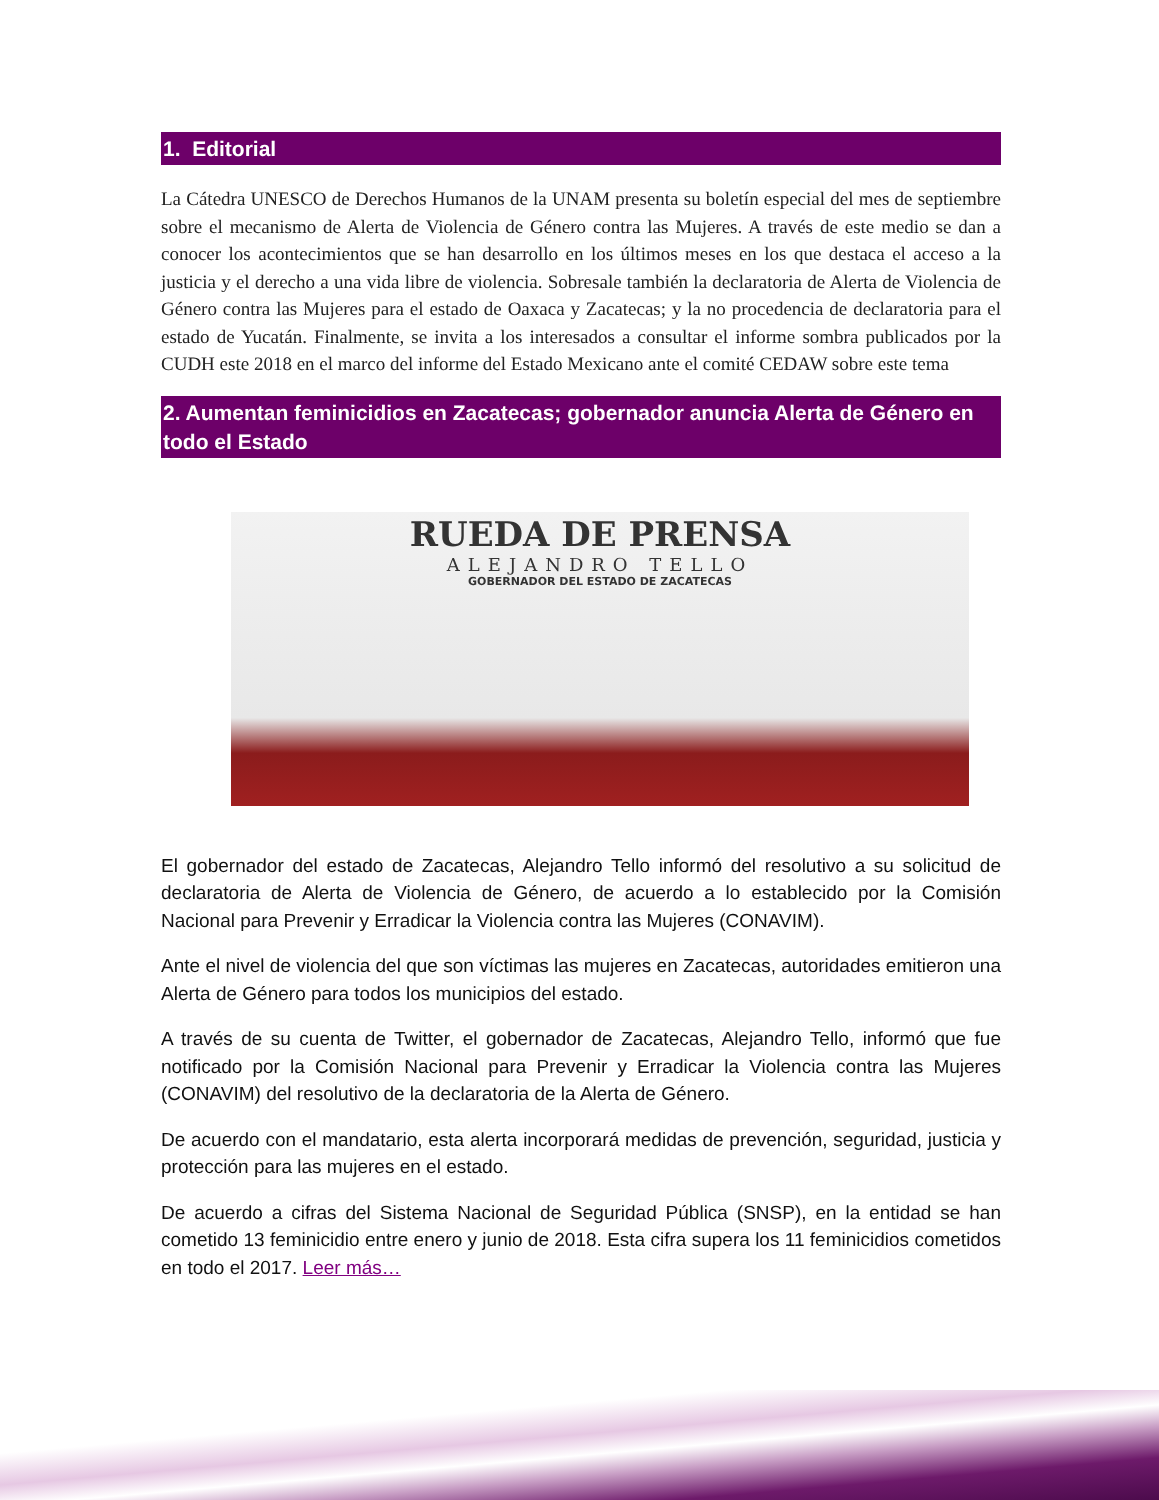1. Editorial
La Cátedra UNESCO de Derechos Humanos de la UNAM presenta su boletín especial del mes de septiembre sobre el mecanismo de Alerta de Violencia de Género contra las Mujeres. A través de este medio se dan a conocer los acontecimientos que se han desarrollo en los últimos meses en los que destaca el acceso a la justicia y el derecho a una vida libre de violencia. Sobresale también la declaratoria de Alerta de Violencia de Género contra las Mujeres para el estado de Oaxaca y Zacatecas; y la no procedencia de declaratoria para el estado de Yucatán. Finalmente, se invita a los interesados a consultar el informe sombra publicados por la CUDH este 2018 en el marco del informe del Estado Mexicano ante el comité CEDAW sobre este tema
2. Aumentan feminicidios en Zacatecas; gobernador anuncia Alerta de Género en todo el Estado
RUEDA DE PRENSA
ALEJANDRO TELLO
GOBERNADOR DEL ESTADO DE ZACATECAS
El gobernador del estado de Zacatecas, Alejandro Tello informó del resolutivo a su solicitud de declaratoria de Alerta de Violencia de Género, de acuerdo a lo establecido por la Comisión Nacional para Prevenir y Erradicar la Violencia contra las Mujeres (CONAVIM).
Ante el nivel de violencia del que son víctimas las mujeres en Zacatecas, autoridades emitieron una Alerta de Género para todos los municipios del estado.
A través de su cuenta de Twitter, el gobernador de Zacatecas, Alejandro Tello, informó que fue notificado por la Comisión Nacional para Prevenir y Erradicar la Violencia contra las Mujeres (CONAVIM) del resolutivo de la declaratoria de la Alerta de Género.
De acuerdo con el mandatario, esta alerta incorporará medidas de prevención, seguridad, justicia y protección para las mujeres en el estado.
De acuerdo a cifras del Sistema Nacional de Seguridad Pública (SNSP), en la entidad se han cometido 13 feminicidio entre enero y junio de 2018. Esta cifra supera los 11 feminicidios cometidos en todo el 2017. Leer más…